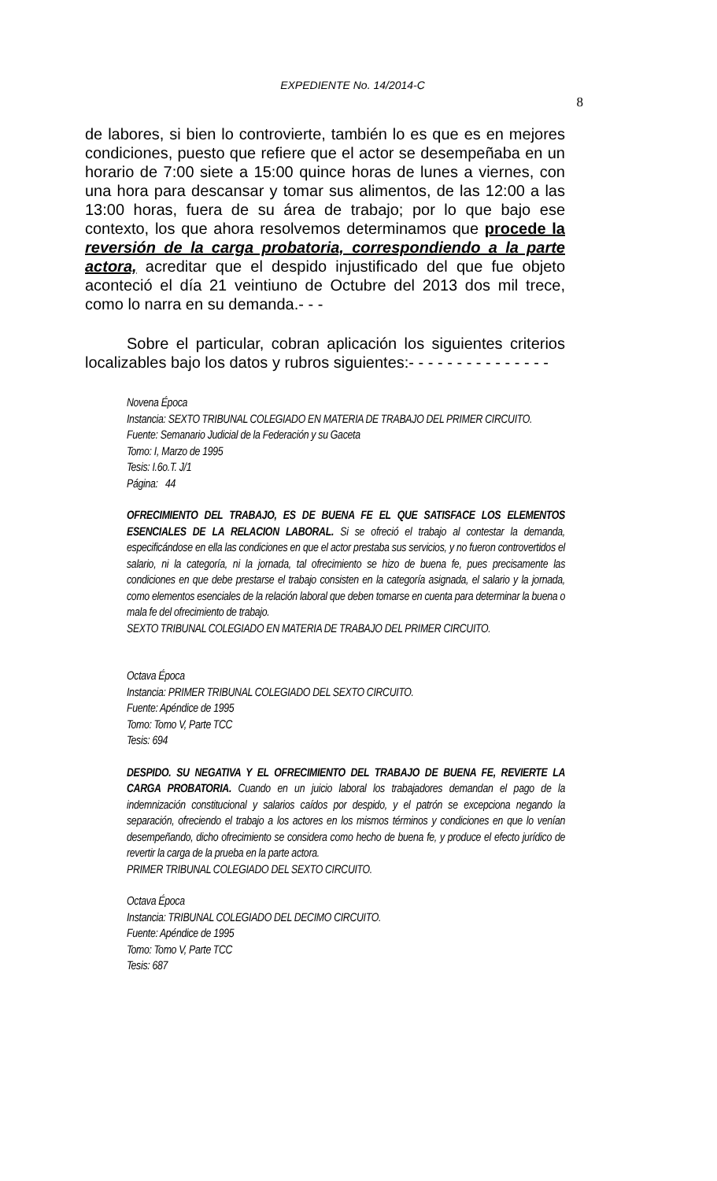EXPEDIENTE No. 14/2014-C
8
de labores, si bien lo controvierte, también lo es que es en mejores condiciones, puesto que refiere que el actor se desempeñaba en un horario de 7:00 siete a 15:00 quince horas de lunes a viernes, con una hora para descansar y tomar sus alimentos, de las 12:00 a las 13:00 horas, fuera de su área de trabajo; por lo que bajo ese contexto, los que ahora resolvemos determinamos que procede la reversión de la carga probatoria, correspondiendo a la parte actora, acreditar que el despido injustificado del que fue objeto aconteció el día 21 veintiuno de Octubre del 2013 dos mil trece, como lo narra en su demanda.- - -
Sobre el particular, cobran aplicación los siguientes criterios localizables bajo los datos y rubros siguientes:- - - - - - - - - - - - - - -
Novena Época
Instancia: SEXTO TRIBUNAL COLEGIADO EN MATERIA DE TRABAJO DEL PRIMER CIRCUITO.
Fuente: Semanario Judicial de la Federación y su Gaceta
Tomo: I, Marzo de 1995
Tesis: I.6o.T. J/1
Página: 44
OFRECIMIENTO DEL TRABAJO, ES DE BUENA FE EL QUE SATISFACE LOS ELEMENTOS ESENCIALES DE LA RELACION LABORAL. Si se ofreció el trabajo al contestar la demanda, especificándose en ella las condiciones en que el actor prestaba sus servicios, y no fueron controvertidos el salario, ni la categoría, ni la jornada, tal ofrecimiento se hizo de buena fe, pues precisamente las condiciones en que debe prestarse el trabajo consisten en la categoría asignada, el salario y la jornada, como elementos esenciales de la relación laboral que deben tomarse en cuenta para determinar la buena o mala fe del ofrecimiento de trabajo.
SEXTO TRIBUNAL COLEGIADO EN MATERIA DE TRABAJO DEL PRIMER CIRCUITO.
Octava Época
Instancia: PRIMER TRIBUNAL COLEGIADO DEL SEXTO CIRCUITO.
Fuente: Apéndice de 1995
Tomo: Tomo V, Parte TCC
Tesis: 694
DESPIDO. SU NEGATIVA Y EL OFRECIMIENTO DEL TRABAJO DE BUENA FE, REVIERTE LA CARGA PROBATORIA. Cuando en un juicio laboral los trabajadores demandan el pago de la indemnización constitucional y salarios caídos por despido, y el patrón se excepciona negando la separación, ofreciendo el trabajo a los actores en los mismos términos y condiciones en que lo venían desempeñando, dicho ofrecimiento se considera como hecho de buena fe, y produce el efecto jurídico de revertir la carga de la prueba en la parte actora.
PRIMER TRIBUNAL COLEGIADO DEL SEXTO CIRCUITO.
Octava Época
Instancia: TRIBUNAL COLEGIADO DEL DECIMO CIRCUITO.
Fuente: Apéndice de 1995
Tomo: Tomo V, Parte TCC
Tesis: 687